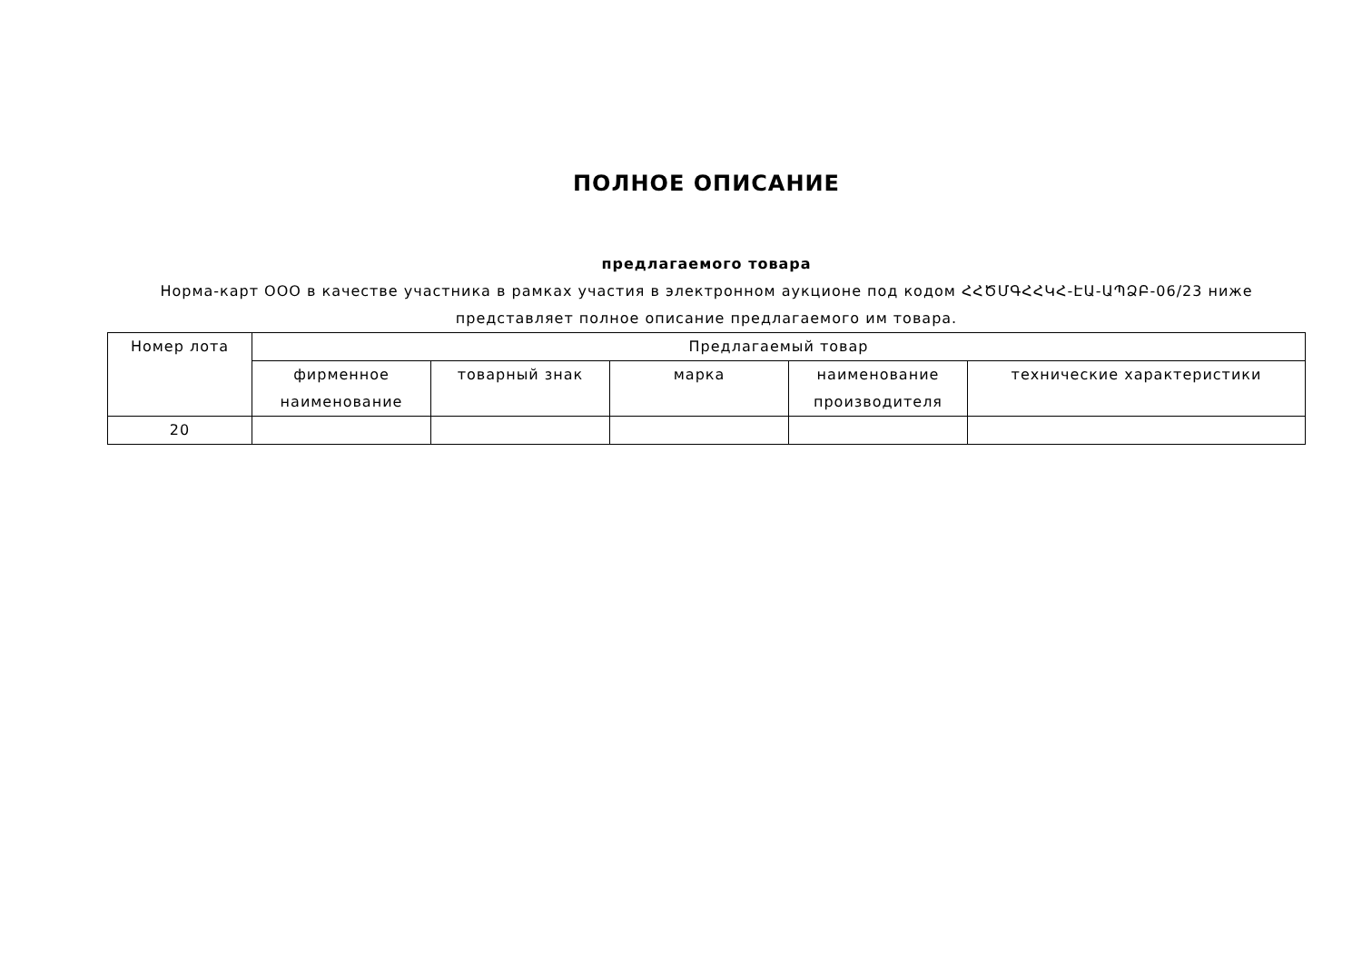ПОЛНОЕ ОПИСАНИЕ
предлагаемого товара
Норма-карт ООО в качестве участника в рамках участия в электронном аукционе под кодом ՀՀԾՄԳՀՀԿՀ-ԷԱ-ԱՊՁԲ-06/23 ниже представляет полное описание предлагаемого им товара.
| Номер лота | Предлагаемый товар | | | | |
| --- | --- | --- | --- | --- | --- |
| | фирменное наименование | товарный знак | марка | наименование производителя | технические характеристики |
| 20 | | | | | |